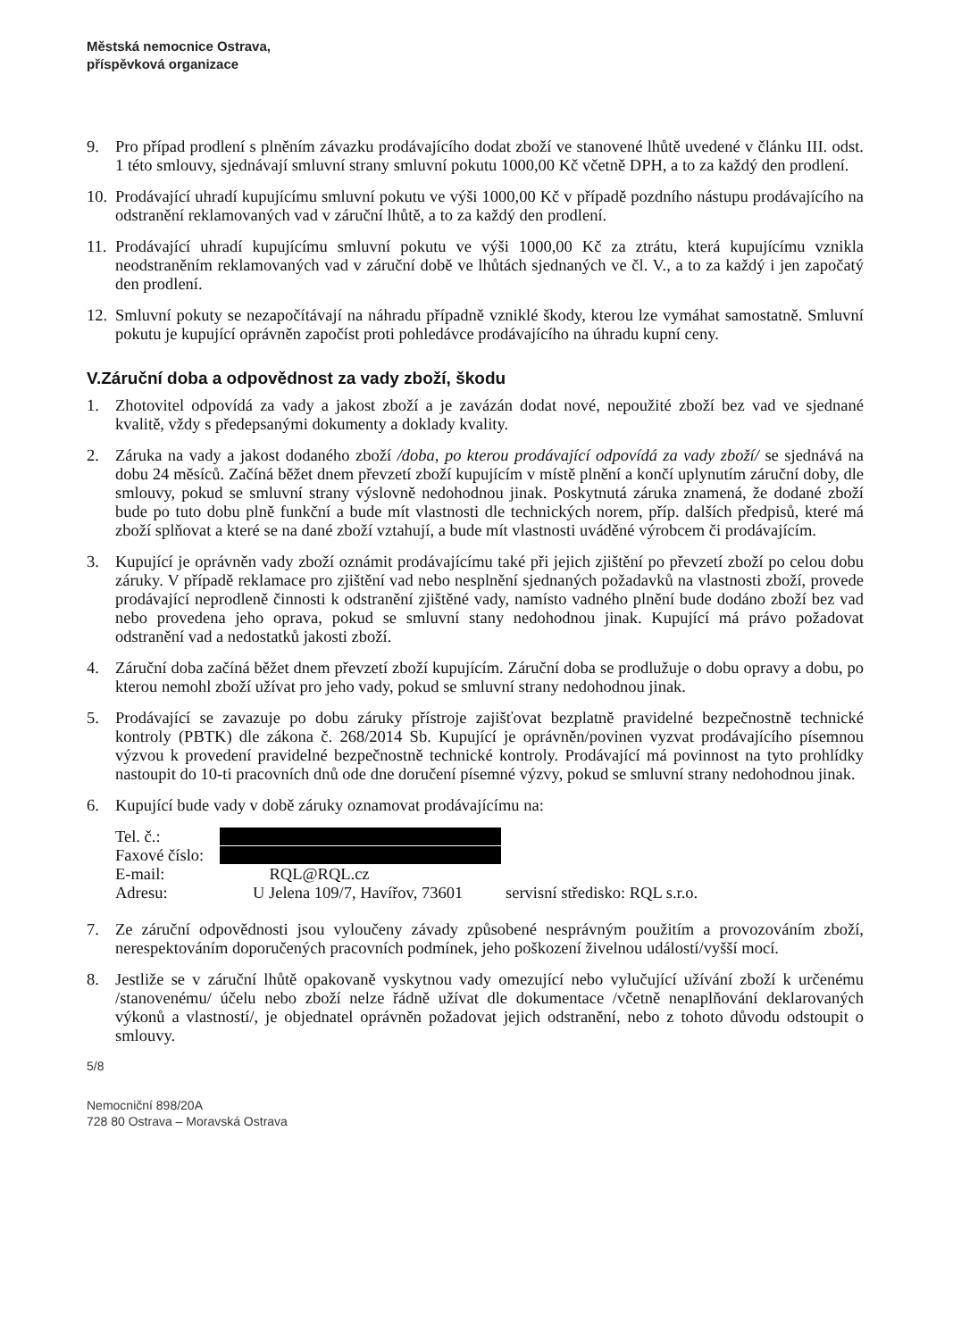Městská nemocnice Ostrava,
příspěvková organizace
9. Pro případ prodlení s plněním závazku prodávajícího dodat zboží ve stanovené lhůtě uvedené v článku III. odst. 1 této smlouvy, sjednávají smluvní strany smluvní pokutu 1000,00 Kč včetně DPH, a to za každý den prodlení.
10.
Prodávající uhradí kupujícímu smluvní pokutu ve výši 1000,00 Kč v případě pozdního nástupu prodávajícího na odstranění reklamovaných vad v záruční lhůtě, a to za každý den prodlení.
11.
Prodávající uhradí kupujícímu smluvní pokutu ve výši 1000,00 Kč za ztrátu, která kupujícímu vznikla neodstraněním reklamovaných vad v záruční době ve lhůtách sjednaných ve čl. V., a to za každý i jen započatý den prodlení.
12.
Smluvní pokuty se nezapočítávají na náhradu případně vzniklé škody, kterou lze vymáhat samostatně. Smluvní pokutu je kupující oprávněn započíst proti pohledávce prodávajícího na úhradu kupní ceny.
V.Záruční doba a odpovědnost za vady zboží, škodu
1. Zhotovitel odpovídá za vady a jakost zboží a je zavázán dodat nové, nepoužité zboží bez vad ve sjednané kvalitě, vždy s předepsanými dokumenty a doklady kvality.
2. Záruka na vady a jakost dodaného zboží /doba, po kterou prodávající odpovídá za vady zboží/ se sjednává na dobu 24 měsíců. Začíná běžet dnem převzetí zboží kupujícím v místě plnění a končí uplynutím záruční doby, dle smlouvy, pokud se smluvní strany výslovně nedohodnou jinak. Poskytnutá záruka znamená, že dodané zboží bude po tuto dobu plně funkční a bude mít vlastnosti dle technických norem, příp. dalších předpisů, které má zboží splňovat a které se na dané zboží vztahují, a bude mít vlastnosti uváděné výrobcem či prodávajícím.
3. Kupující je oprávněn vady zboží oznámit prodávajícímu také při jejich zjištění po převzetí zboží po celou dobu záruky. V případě reklamace pro zjištění vad nebo nesplnění sjednaných požadavků na vlastnosti zboží, provede prodávající neprodleně činnosti k odstranění zjištěné vady, namísto vadného plnění bude dodáno zboží bez vad nebo provedena jeho oprava, pokud se smluvní stany nedohodnou jinak. Kupující má právo požadovat odstranění vad a nedostatků jakosti zboží.
4. Záruční doba začíná běžet dnem převzetí zboží kupujícím. Záruční doba se prodlužuje o dobu opravy a dobu, po kterou nemohl zboží užívat pro jeho vady, pokud se smluvní strany nedohodnou jinak.
5. Prodávající se zavazuje po dobu záruky přístroje zajišťovat bezplatně pravidelné bezpečnostně technické kontroly (PBTK) dle zákona č. 268/2014 Sb. Kupující je oprávněn/povinen vyzvat prodávajícího písemnou výzvou k provedení pravidelné bezpečnostně technické kontroly. Prodávající má povinnost na tyto prohlídky nastoupit do 10-ti pracovních dnů ode dne doručení písemné výzvy, pokud se smluvní strany nedohodnou jinak.
6. Kupující bude vady v době záruky oznamovat prodávajícímu na:
Tel. č.:
Faxové číslo:
E-mail:
RQL@RQL.cz
Adresu:
U Jelena 109/7, Havířov, 73601
servisní středisko: RQL s.r.o.
7. Ze záruční odpovědnosti jsou vyloučeny závady způsobené nesprávným použitím a provozováním zboží, nerespektováním doporučených pracovních podmínek, jeho poškození živelnou událostí/vyšší mocí.
8. Jestliže se v záruční lhůtě opakovaně vyskytnou vady omezující nebo vylučující užívání zboží k určenému /stanovenému/ účelu nebo zboží nelze řádně užívat dle dokumentace /včetně nenaplňování deklarovaných výkonů a vlastností/, je objednatel oprávněn požadovat jejich odstranění, nebo z tohoto důvodu odstoupit o smlouvy.
5/8
Nemocniční 898/20A
728 80 Ostrava – Moravská Ostrava